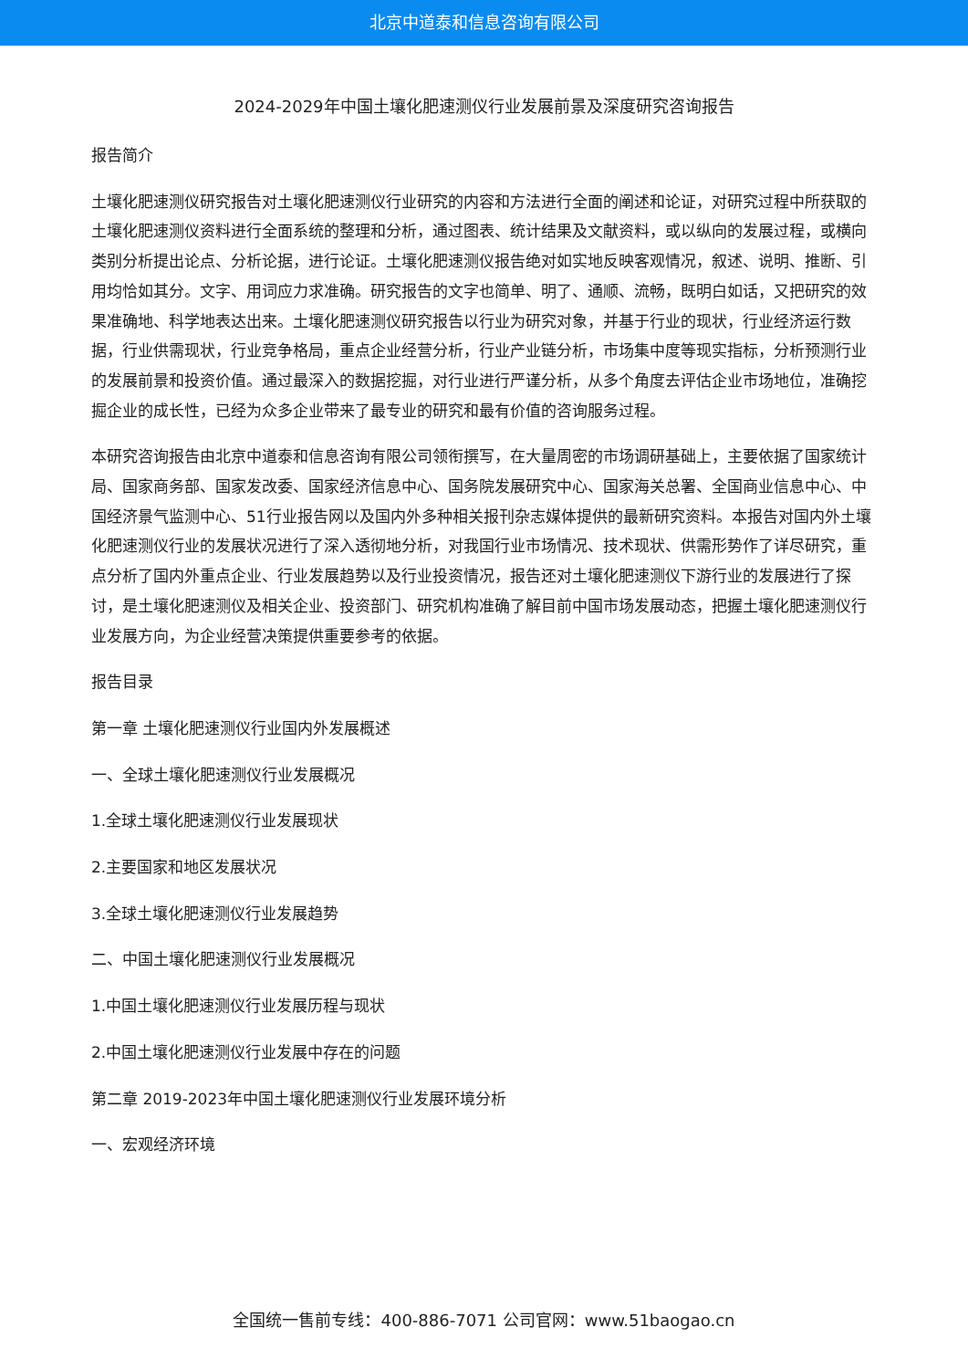北京中道泰和信息咨询有限公司
2024-2029年中国土壤化肥速测仪行业发展前景及深度研究咨询报告
报告简介
土壤化肥速测仪研究报告对土壤化肥速测仪行业研究的内容和方法进行全面的阐述和论证，对研究过程中所获取的土壤化肥速测仪资料进行全面系统的整理和分析，通过图表、统计结果及文献资料，或以纵向的发展过程，或横向类别分析提出论点、分析论据，进行论证。土壤化肥速测仪报告绝对如实地反映客观情况，叙述、说明、推断、引用均恰如其分。文字、用词应力求准确。研究报告的文字也简单、明了、通顺、流畅，既明白如话，又把研究的效果准确地、科学地表达出来。土壤化肥速测仪研究报告以行业为研究对象，并基于行业的现状，行业经济运行数据，行业供需现状，行业竞争格局，重点企业经营分析，行业产业链分析，市场集中度等现实指标，分析预测行业的发展前景和投资价值。通过最深入的数据挖掘，对行业进行严谨分析，从多个角度去评估企业市场地位，准确挖掘企业的成长性，已经为众多企业带来了最专业的研究和最有价值的咨询服务过程。
本研究咨询报告由北京中道泰和信息咨询有限公司领衔撰写，在大量周密的市场调研基础上，主要依据了国家统计局、国家商务部、国家发改委、国家经济信息中心、国务院发展研究中心、国家海关总署、全国商业信息中心、中国经济景气监测中心、51行业报告网以及国内外多种相关报刊杂志媒体提供的最新研究资料。本报告对国内外土壤化肥速测仪行业的发展状况进行了深入透彻地分析，对我国行业市场情况、技术现状、供需形势作了详尽研究，重点分析了国内外重点企业、行业发展趋势以及行业投资情况，报告还对土壤化肥速测仪下游行业的发展进行了探讨，是土壤化肥速测仪及相关企业、投资部门、研究机构准确了解目前中国市场发展动态，把握土壤化肥速测仪行业发展方向，为企业经营决策提供重要参考的依据。
报告目录
第一章 土壤化肥速测仪行业国内外发展概述
一、全球土壤化肥速测仪行业发展概况
1.全球土壤化肥速测仪行业发展现状
2.主要国家和地区发展状况
3.全球土壤化肥速测仪行业发展趋势
二、中国土壤化肥速测仪行业发展概况
1.中国土壤化肥速测仪行业发展历程与现状
2.中国土壤化肥速测仪行业发展中存在的问题
第二章 2019-2023年中国土壤化肥速测仪行业发展环境分析
一、宏观经济环境
全国统一售前专线：400-886-7071 公司官网：www.51baogao.cn